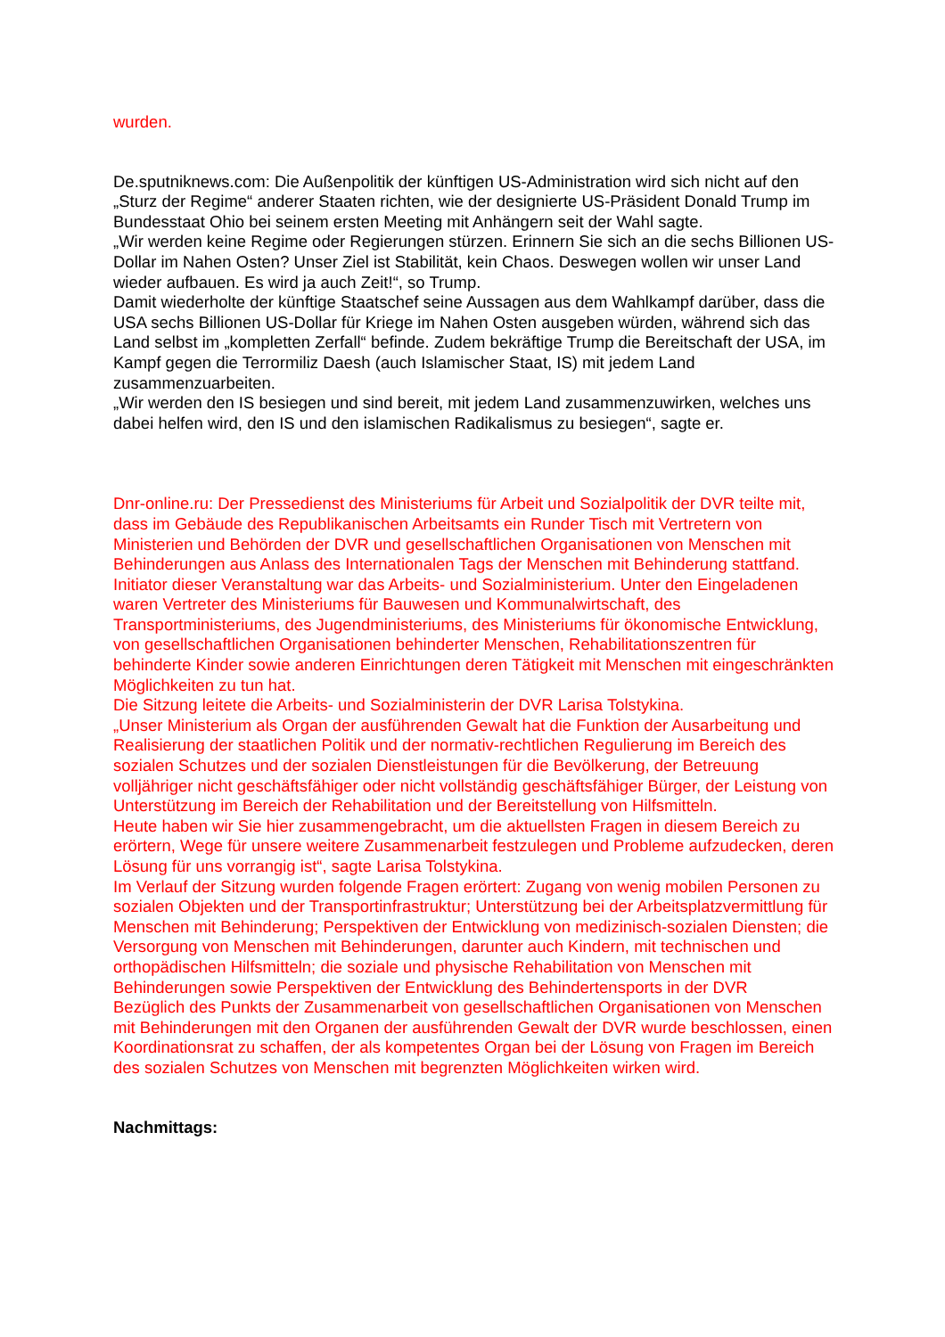wurden.
De.sputniknews.com: Die Außenpolitik der künftigen US-Administration wird sich nicht auf den „Sturz der Regime“ anderer Staaten richten, wie der designierte US-Präsident Donald Trump im Bundesstaat Ohio bei seinem ersten Meeting mit Anhängern seit der Wahl sagte.
„Wir werden keine Regime oder Regierungen stürzen. Erinnern Sie sich an die sechs Billionen US-Dollar im Nahen Osten? Unser Ziel ist Stabilität, kein Chaos. Deswegen wollen wir unser Land wieder aufbauen. Es wird ja auch Zeit!“, so Trump.
Damit wiederholte der künftige Staatschef seine Aussagen aus dem Wahlkampf darüber, dass die USA sechs Billionen US-Dollar für Kriege im Nahen Osten ausgeben würden, während sich das Land selbst im „kompletten Zerfall“ befinde. Zudem bekräftige Trump die Bereitschaft der USA, im Kampf gegen die Terrormiliz Daesh (auch Islamischer Staat, IS) mit jedem Land zusammenzuarbeiten.
„Wir werden den IS besiegen und sind bereit, mit jedem Land zusammenzuwirken, welches uns dabei helfen wird, den IS und den islamischen Radikalismus zu besiegen“, sagte er.
Dnr-online.ru: Der Pressedienst des Ministeriums für Arbeit und Sozialpolitik der DVR teilte mit, dass im Gebäude des Republikanischen Arbeitsamts ein Runder Tisch mit Vertretern von Ministerien und Behörden der DVR und gesellschaftlichen Organisationen von Menschen mit Behinderungen aus Anlass des Internationalen Tags der Menschen mit Behinderung stattfand. Initiator dieser Veranstaltung war das Arbeits- und Sozialministerium. Unter den Eingeladenen waren Vertreter des Ministeriums für Bauwesen und Kommunalwirtschaft, des Transportministeriums, des Jugendministeriums, des Ministeriums für ökonomische Entwicklung, von gesellschaftlichen Organisationen behinderter Menschen, Rehabilitationszentren für behinderte Kinder sowie anderen Einrichtungen deren Tätigkeit mit Menschen mit eingeschränkten Möglichkeiten zu tun hat.
Die Sitzung leitete die Arbeits- und Sozialministerin der DVR Larisa Tolstykina.
„Unser Ministerium als Organ der ausführenden Gewalt hat die Funktion der Ausarbeitung und Realisierung der staatlichen Politik und der normativ-rechtlichen Regulierung im Bereich des sozialen Schutzes und der sozialen Dienstleistungen für die Bevölkerung, der Betreuung volljähriger nicht geschäftsfähiger oder nicht vollständig geschäftsfähiger Bürger, der Leistung von Unterstützung im Bereich der Rehabilitation und der Bereitstellung von Hilfsmitteln.
Heute haben wir Sie hier zusammengebracht, um die aktuellsten Fragen in diesem Bereich zu erörtern, Wege für unsere weitere Zusammenarbeit festzulegen und Probleme aufzudecken, deren Lösung für uns vorrangig ist“, sagte Larisa Tolstykina.
Im Verlauf der Sitzung wurden folgende Fragen erörtert: Zugang von wenig mobilen Personen zu sozialen Objekten und der Transportinfrastruktur; Unterstützung bei der Arbeitsplatzvermittlung für Menschen mit Behinderung; Perspektiven der Entwicklung von medizinisch-sozialen Diensten; die Versorgung von Menschen mit Behinderungen, darunter auch Kindern, mit technischen und orthopädischen Hilfsmitteln; die soziale und physische Rehabilitation von Menschen mit Behinderungen sowie Perspektiven der Entwicklung des Behindertensports in der DVR
Bezüglich des Punkts der Zusammenarbeit von gesellschaftlichen Organisationen von Menschen mit Behinderungen mit den Organen der ausführenden Gewalt der DVR wurde beschlossen, einen Koordinationsrat zu schaffen, der als kompetentes Organ bei der Lösung von Fragen im Bereich des sozialen Schutzes von Menschen mit begrenzten Möglichkeiten wirken wird.
Nachmittags: